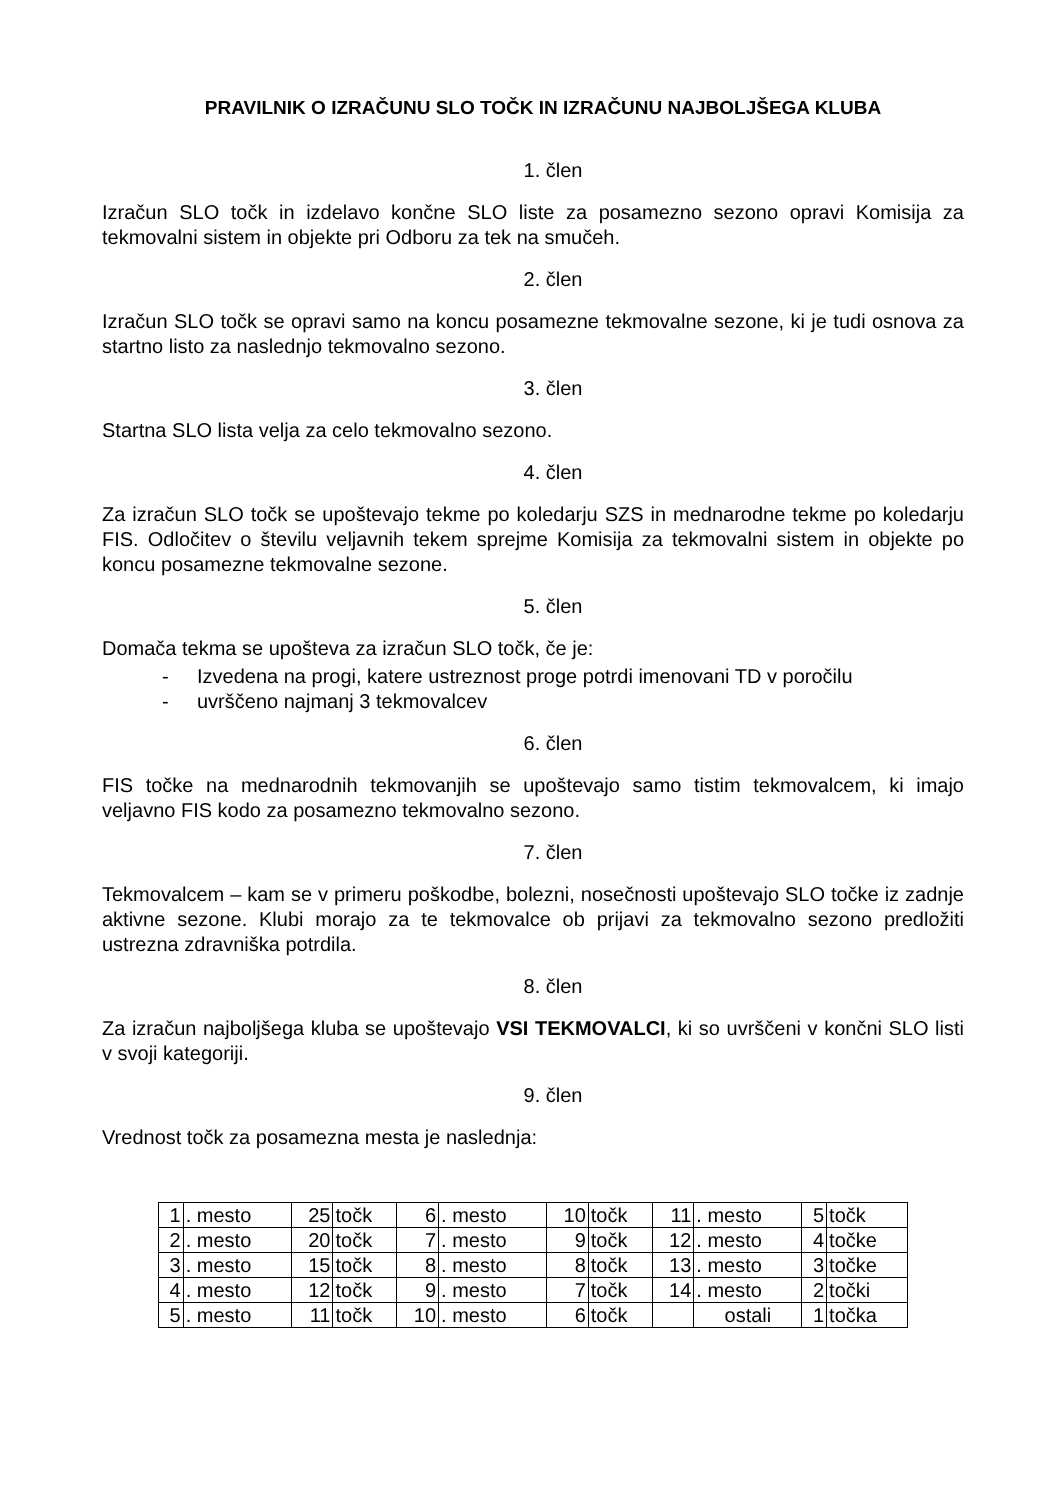PRAVILNIK O IZRAČUNU SLO TOČK IN IZRAČUNU NAJBOLJŠEGA KLUBA
1. člen
Izračun SLO točk in izdelavo končne SLO liste za posamezno sezono opravi Komisija za tekmovalni sistem in objekte pri Odboru za tek na smučeh.
2. člen
Izračun SLO točk se opravi samo na koncu posamezne tekmovalne sezone, ki je tudi osnova za startno listo za naslednjo tekmovalno sezono.
3. člen
Startna SLO lista velja za celo tekmovalno sezono.
4. člen
Za izračun SLO točk se upoštevajo tekme po koledarju SZS in mednarodne tekme po koledarju FIS. Odločitev o številu veljavnih tekem sprejme Komisija za tekmovalni sistem in objekte po koncu posamezne tekmovalne sezone.
5. člen
Domača tekma se upošteva za izračun SLO točk, če je:
- Izvedena na progi, katere ustreznost proge potrdi imenovani TD v poročilu
- uvrščeno najmanj 3 tekmovalcev
6. člen
FIS točke na mednarodnih tekmovanjih se upoštevajo samo tistim tekmovalcem, ki imajo veljavno FIS kodo za posamezno tekmovalno sezono.
7. člen
Tekmovalcem – kam se v primeru poškodbe, bolezni, nosečnosti upoštevajo SLO točke iz zadnje aktivne sezone. Klubi morajo za te tekmovalce ob prijavi za tekmovalno sezono predložiti ustrezna zdravniška potrdila.
8. člen
Za izračun najboljšega kluba se upoštevajo VSI TEKMOVALCI, ki so uvrščeni v končni SLO listi v svoji kategoriji.
9. člen
Vrednost točk za posamezna mesta je naslednja:
| 1 | . mesto | 25 | točk | 6 | . mesto | 10 | točk | 11 | . mesto | 5 | točk |
| 2 | . mesto | 20 | točk | 7 | . mesto | 9 | točk | 12 | . mesto | 4 | točke |
| 3 | . mesto | 15 | točk | 8 | . mesto | 8 | točk | 13 | . mesto | 3 | točke |
| 4 | . mesto | 12 | točk | 9 | . mesto | 7 | točk | 14 | . mesto | 2 | točki |
| 5 | . mesto | 11 | točk | 10 | . mesto | 6 | točk | | ostali | 1 | točka |